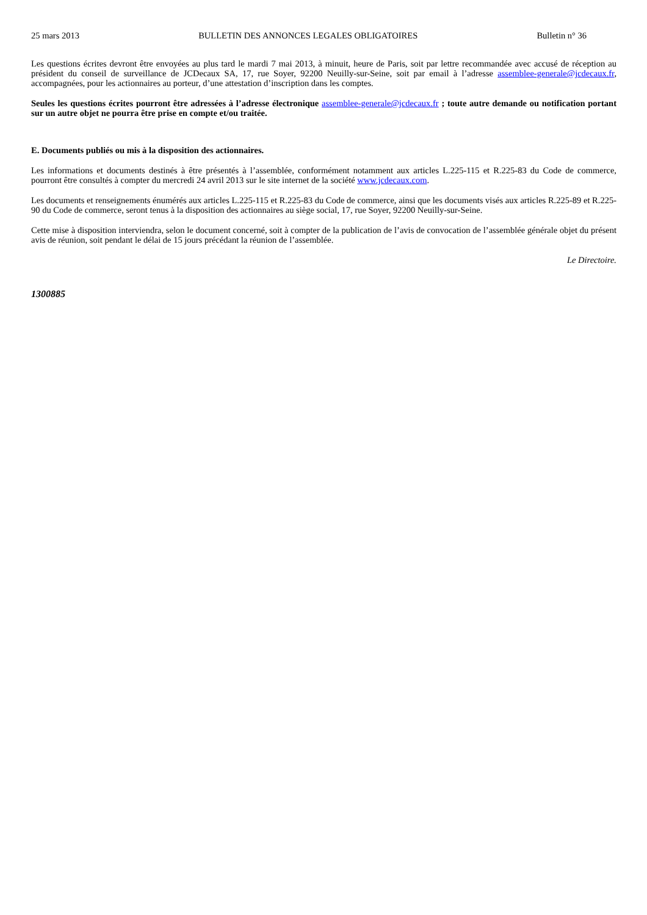25 mars 2013 BULLETIN DES ANNONCES LEGALES OBLIGATOIRES Bulletin n° 36
Les questions écrites devront être envoyées au plus tard le mardi 7 mai 2013, à minuit, heure de Paris, soit par lettre recommandée avec accusé de réception au président du conseil de surveillance de JCDecaux SA, 17, rue Soyer, 92200 Neuilly-sur-Seine, soit par email à l’adresse assemblee-generale@jcdecaux.fr, accompagnées, pour les actionnaires au porteur, d’une attestation d’inscription dans les comptes.
Seules les questions écrites pourront être adressées à l’adresse électronique assemblee-generale@jcdecaux.fr ; toute autre demande ou notification portant sur un autre objet ne pourra être prise en compte et/ou traitée.
E. Documents publiés ou mis à la disposition des actionnaires.
Les informations et documents destinés à être présentés à l’assemblée, conformément notamment aux articles L.225-115 et R.225-83 du Code de commerce, pourront être consultés à compter du mercredi 24 avril 2013 sur le site internet de la société www.jcdecaux.com.
Les documents et renseignements énumérés aux articles L.225-115 et R.225-83 du Code de commerce, ainsi que les documents visés aux articles R.225-89 et R.225-90 du Code de commerce, seront tenus à la disposition des actionnaires au siège social, 17, rue Soyer, 92200 Neuilly-sur-Seine.
Cette mise à disposition interviendra, selon le document concerné, soit à compter de la publication de l’avis de convocation de l’assemblée générale objet du présent avis de réunion, soit pendant le délai de 15 jours précédant la réunion de l’assemblée.
Le Directoire.
1300885